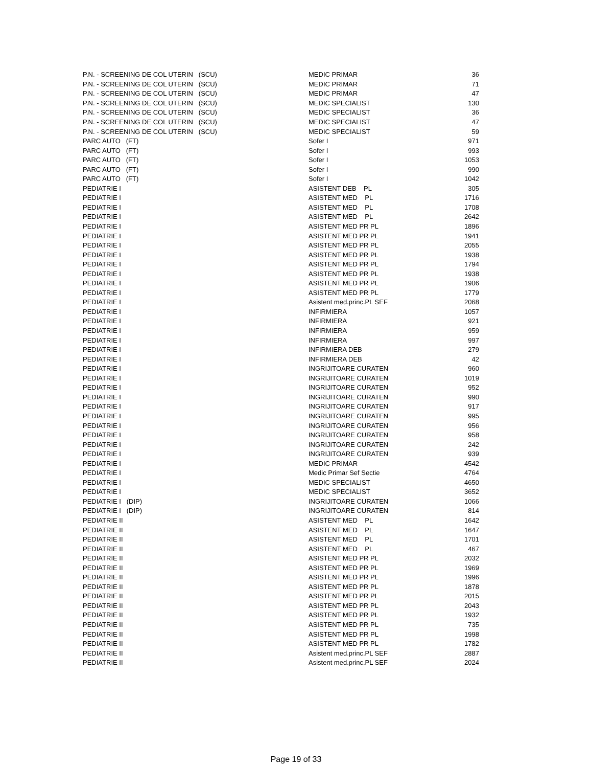| P.N. - SCREENING DE COL UTERIN (SCU) | MEDIC PRIMAR | 36 |
| P.N. - SCREENING DE COL UTERIN (SCU) | MEDIC PRIMAR | 71 |
| P.N. - SCREENING DE COL UTERIN (SCU) | MEDIC PRIMAR | 47 |
| P.N. - SCREENING DE COL UTERIN (SCU) | MEDIC SPECIALIST | 130 |
| P.N. - SCREENING DE COL UTERIN (SCU) | MEDIC SPECIALIST | 36 |
| P.N. - SCREENING DE COL UTERIN (SCU) | MEDIC SPECIALIST | 47 |
| P.N. - SCREENING DE COL UTERIN (SCU) | MEDIC SPECIALIST | 59 |
| PARC AUTO (FT) | Sofer I | 971 |
| PARC AUTO (FT) | Sofer I | 993 |
| PARC AUTO (FT) | Sofer I | 1053 |
| PARC AUTO (FT) | Sofer I | 990 |
| PARC AUTO (FT) | Sofer I | 1042 |
| PEDIATRIE I | ASISTENT DEB PL | 305 |
| PEDIATRIE I | ASISTENT MED PL | 1716 |
| PEDIATRIE I | ASISTENT MED PL | 1708 |
| PEDIATRIE I | ASISTENT MED PL | 2642 |
| PEDIATRIE I | ASISTENT MED PR PL | 1896 |
| PEDIATRIE I | ASISTENT MED PR PL | 1941 |
| PEDIATRIE I | ASISTENT MED PR PL | 2055 |
| PEDIATRIE I | ASISTENT MED PR PL | 1938 |
| PEDIATRIE I | ASISTENT MED PR PL | 1794 |
| PEDIATRIE I | ASISTENT MED PR PL | 1938 |
| PEDIATRIE I | ASISTENT MED PR PL | 1906 |
| PEDIATRIE I | ASISTENT MED PR PL | 1779 |
| PEDIATRIE I | Asistent med.princ.PL SEF | 2068 |
| PEDIATRIE I | INFIRMIERA | 1057 |
| PEDIATRIE I | INFIRMIERA | 921 |
| PEDIATRIE I | INFIRMIERA | 959 |
| PEDIATRIE I | INFIRMIERA | 997 |
| PEDIATRIE I | INFIRMIERA DEB | 279 |
| PEDIATRIE I | INFIRMIERA DEB | 42 |
| PEDIATRIE I | INGRIJITOARE CURATEN | 960 |
| PEDIATRIE I | INGRIJITOARE CURATEN | 1019 |
| PEDIATRIE I | INGRIJITOARE CURATEN | 952 |
| PEDIATRIE I | INGRIJITOARE CURATEN | 990 |
| PEDIATRIE I | INGRIJITOARE CURATEN | 917 |
| PEDIATRIE I | INGRIJITOARE CURATEN | 995 |
| PEDIATRIE I | INGRIJITOARE CURATEN | 956 |
| PEDIATRIE I | INGRIJITOARE CURATEN | 958 |
| PEDIATRIE I | INGRIJITOARE CURATEN | 242 |
| PEDIATRIE I | INGRIJITOARE CURATEN | 939 |
| PEDIATRIE I | MEDIC PRIMAR | 4542 |
| PEDIATRIE I | Medic Primar Sef Sectie | 4764 |
| PEDIATRIE I | MEDIC SPECIALIST | 4650 |
| PEDIATRIE I | MEDIC SPECIALIST | 3652 |
| PEDIATRIE I (DIP) | INGRIJITOARE CURATEN | 1066 |
| PEDIATRIE I (DIP) | INGRIJITOARE CURATEN | 814 |
| PEDIATRIE II | ASISTENT MED PL | 1642 |
| PEDIATRIE II | ASISTENT MED PL | 1647 |
| PEDIATRIE II | ASISTENT MED PL | 1701 |
| PEDIATRIE II | ASISTENT MED PL | 467 |
| PEDIATRIE II | ASISTENT MED PR PL | 2032 |
| PEDIATRIE II | ASISTENT MED PR PL | 1969 |
| PEDIATRIE II | ASISTENT MED PR PL | 1996 |
| PEDIATRIE II | ASISTENT MED PR PL | 1878 |
| PEDIATRIE II | ASISTENT MED PR PL | 2015 |
| PEDIATRIE II | ASISTENT MED PR PL | 2043 |
| PEDIATRIE II | ASISTENT MED PR PL | 1932 |
| PEDIATRIE II | ASISTENT MED PR PL | 735 |
| PEDIATRIE II | ASISTENT MED PR PL | 1998 |
| PEDIATRIE II | ASISTENT MED PR PL | 1782 |
| PEDIATRIE II | Asistent med.princ.PL SEF | 2887 |
| PEDIATRIE II | Asistent med.princ.PL SEF | 2024 |
Page 19 of 33